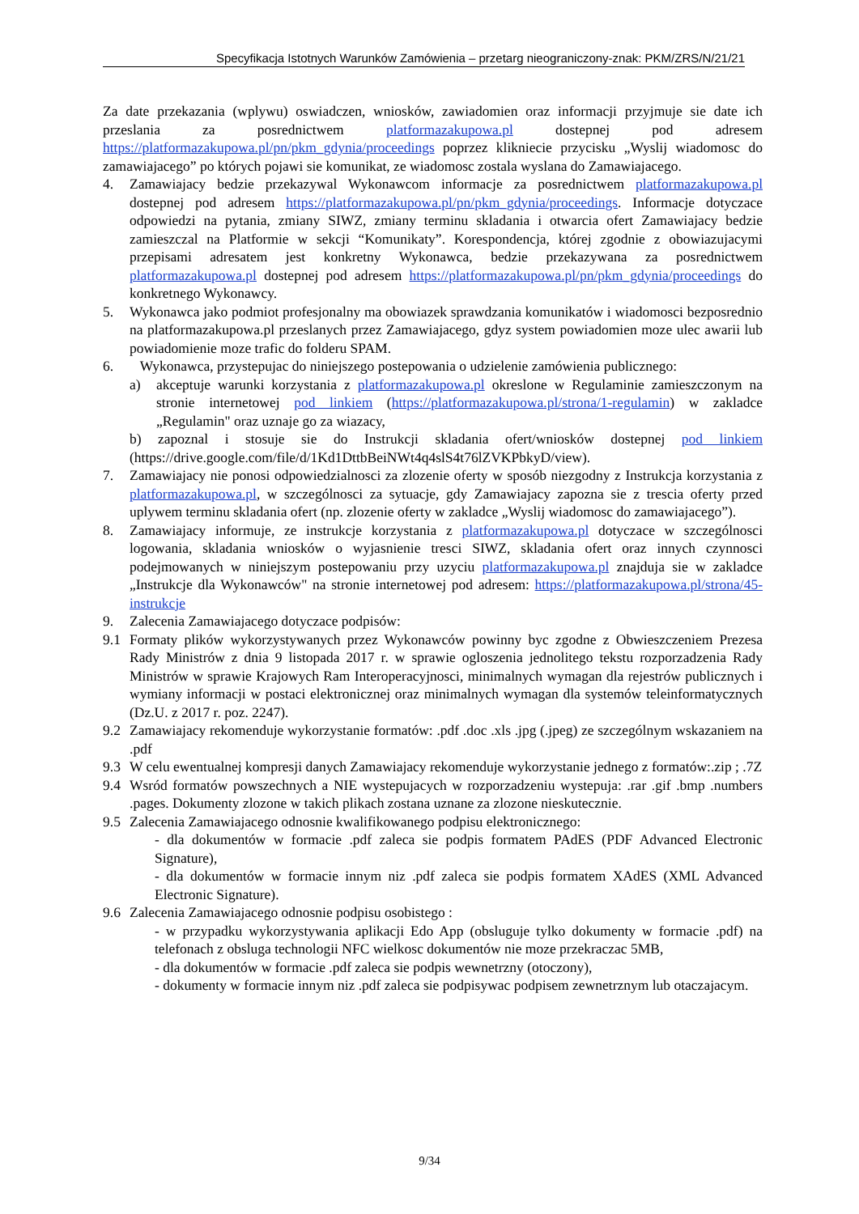Specyfikacja Istotnych Warunków Zamówienia – przetarg nieograniczony-znak: PKM/ZRS/N/21/21
Za date przekazania (wplywu) oswiadczen, wniosków, zawiadomien oraz informacji przyjmuje sie date ich przeslania za posrednictwem platformazakupowa.pl dostepnej pod adresem https://platformazakupowa.pl/pn/pkm_gdynia/proceedings poprzez klikniecie przycisku „Wyslij wiadomosc do zamawiajacego” po których pojawi sie komunikat, ze wiadomosc zostala wyslana do Zamawiajacego.
4. Zamawiajacy bedzie przekazywal Wykonawcom informacje za posrednictwem platformazakupowa.pl dostepnej pod adresem https://platformazakupowa.pl/pn/pkm_gdynia/proceedings. Informacje dotyczace odpowiedzi na pytania, zmiany SIWZ, zmiany terminu skladania i otwarcia ofert Zamawiajacy bedzie zamieszczal na Platformie w sekcji “Komunikaty”. Korespondencja, której zgodnie z obowiazujacymi przepisami adresatem jest konkretny Wykonawca, bedzie przekazywana za posrednictwem platformazakupowa.pl dostepnej pod adresem https://platformazakupowa.pl/pn/pkm_gdynia/proceedings do konkretnego Wykonawcy.
5. Wykonawca jako podmiot profesjonalny ma obowiazek sprawdzania komunikatów i wiadomosci bezposrednio na platformazakupowa.pl przeslanych przez Zamawiajacego, gdyz system powiadomien moze ulec awarii lub powiadomienie moze trafic do folderu SPAM.
6. Wykonawca, przystepujac do niniejszego postepowania o udzielenie zamówienia publicznego:
a) akceptuje warunki korzystania z platformazakupowa.pl okreslone w Regulaminie zamieszczonym na stronie internetowej pod linkiem (https://platformazakupowa.pl/strona/1-regulamin) w zakladce „Regulamin" oraz uznaje go za wiazacy,
b) zapoznal i stosuje sie do Instrukcji skladania ofert/wniosków dostepnej pod linkiem (https://drive.google.com/file/d/1Kd1DttbBeiNWt4q4slS4t76lZVKPbkyD/view).
7. Zamawiajacy nie ponosi odpowiedzialnosci za zlozenie oferty w sposób niezgodny z Instrukcja korzystania z platformazakupowa.pl, w szczególnosci za sytuacje, gdy Zamawiajacy zapozna sie z trescia oferty przed uplywem terminu skladania ofert (np. zlozenie oferty w zakladce „Wyslij wiadomosc do zamawiajacego”).
8. Zamawiajacy informuje, ze instrukcje korzystania z platformazakupowa.pl dotyczace w szczególnosci logowania, skladania wniosków o wyjasnienie tresci SIWZ, skladania ofert oraz innych czynnosci podejmowanych w niniejszym postepowaniu przy uzyciu platformazakupowa.pl znajduja sie w zakladce „Instrukcje dla Wykonawców" na stronie internetowej pod adresem: https://platformazakupowa.pl/strona/45-instrukcje
9. Zalecenia Zamawiajacego dotyczace podpisów:
9.1 Formaty plików wykorzystywanych przez Wykonawców powinny byc zgodne z Obwieszczeniem Prezesa Rady Ministrów z dnia 9 listopada 2017 r. w sprawie ogloszenia jednolitego tekstu rozporzadzenia Rady Ministrów w sprawie Krajowych Ram Interoperacyjnosci, minimalnych wymagan dla rejestrów publicznych i wymiany informacji w postaci elektronicznej oraz minimalnych wymagan dla systemów teleinformatycznych (Dz.U. z 2017 r. poz. 2247).
9.2 Zamawiajacy rekomenduje wykorzystanie formatów: .pdf .doc .xls .jpg (.jpeg) ze szczególnym wskazaniem na .pdf
9.3 W celu ewentualnej kompresji danych Zamawiajacy rekomenduje wykorzystanie jednego z formatów:.zip ; .7Z
9.4 Wsród formatów powszechnych a NIE wystepujacych w rozporzadzeniu wystepuja: .rar .gif .bmp .numbers .pages. Dokumenty zlozone w takich plikach zostana uznane za zlozone nieskutecznie.
9.5 Zalecenia Zamawiajacego odnosnie kwalifikowanego podpisu elektronicznego:
- dla dokumentów w formacie .pdf zaleca sie podpis formatem PAdES (PDF Advanced Electronic Signature),
- dla dokumentów w formacie innym niz .pdf zaleca sie podpis formatem XAdES (XML Advanced Electronic Signature).
9.6 Zalecenia Zamawiajacego odnosnie podpisu osobistego :
- w przypadku wykorzystywania aplikacji Edo App (obsluguje tylko dokumenty w formacie .pdf) na telefonach z obsluga technologii NFC wielkosc dokumentów nie moze przekraczac 5MB,
- dla dokumentów w formacie .pdf zaleca sie podpis wewnetrzny (otoczony),
- dokumenty w formacie innym niz .pdf zaleca sie podpisywac podpisem zewnetrznym lub otaczajacym.
9/34